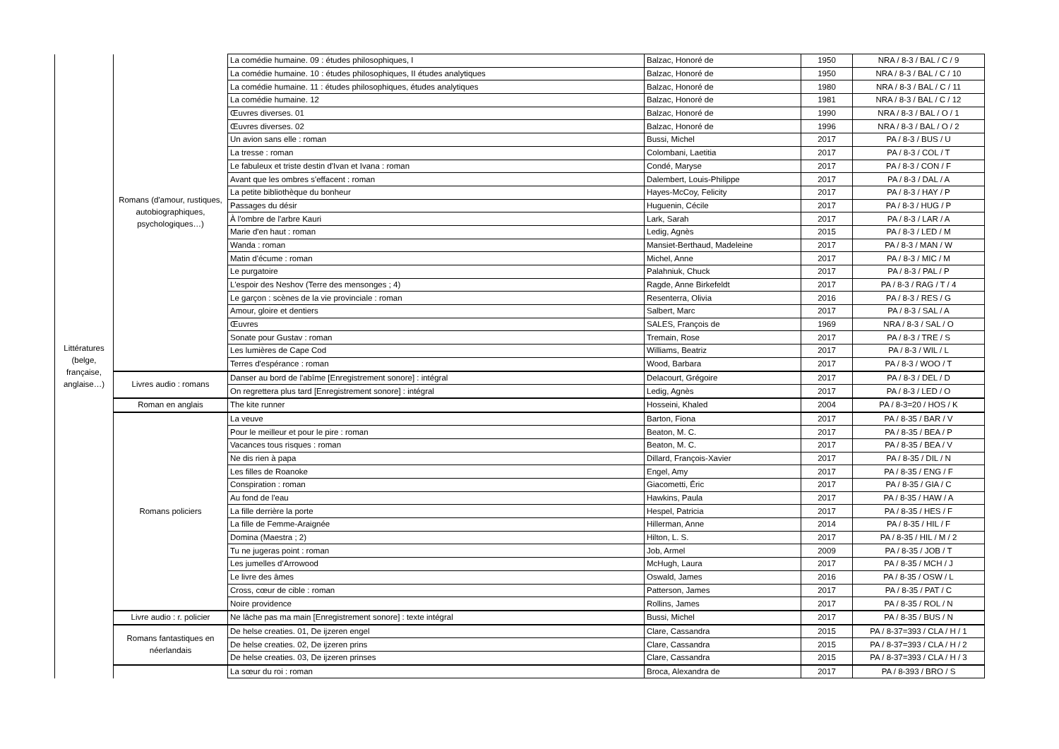| Littératures (belge, française, anglaise…) | Romans (d'amour, rustiques, autobiographiques, psychologiques…) | La comédie humaine. 09 : études philosophiques, I | Balzac, Honoré de | 1950 | NRA / 8-3 / BAL / C / 9 |
| | | La comédie humaine. 10 : études philosophiques, II études analytiques | Balzac, Honoré de | 1950 | NRA / 8-3 / BAL / C / 10 |
| | | La comédie humaine. 11 : études philosophiques, études analytiques | Balzac, Honoré de | 1980 | NRA / 8-3 / BAL / C / 11 |
| | | La comédie humaine. 12 | Balzac, Honoré de | 1981 | NRA / 8-3 / BAL / C / 12 |
| | | Œuvres diverses. 01 | Balzac, Honoré de | 1990 | NRA / 8-3 / BAL / O / 1 |
| | | Œuvres diverses. 02 | Balzac, Honoré de | 1996 | NRA / 8-3 / BAL / O / 2 |
| | | Un avion sans elle : roman | Bussi, Michel | 2017 | PA / 8-3 / BUS / U |
| | | La tresse : roman | Colombani, Laetitia | 2017 | PA / 8-3 / COL / T |
| | | Le fabuleux et triste destin d'Ivan et Ivana : roman | Condé, Maryse | 2017 | PA / 8-3 / CON / F |
| | | Avant que les ombres s'effacent : roman | Dalembert, Louis-Philippe | 2017 | PA / 8-3 / DAL / A |
| | | La petite bibliothèque du bonheur | Hayes-McCoy, Felicity | 2017 | PA / 8-3 / HAY / P |
| | | Passages du désir | Huguenin, Cécile | 2017 | PA / 8-3 / HUG / P |
| | | À l'ombre de l'arbre Kauri | Lark, Sarah | 2017 | PA / 8-3 / LAR / A |
| | | Marie d'en haut : roman | Ledig, Agnès | 2015 | PA / 8-3 / LED / M |
| | | Wanda : roman | Mansiet-Berthaud, Madeleine | 2017 | PA / 8-3 / MAN / W |
| | | Matin d'écume : roman | Michel, Anne | 2017 | PA / 8-3 / MIC / M |
| | | Le purgatoire | Palahniuk, Chuck | 2017 | PA / 8-3 / PAL / P |
| | | L'espoir des Neshov (Terre des mensonges ; 4) | Ragde, Anne Birkefeldt | 2017 | PA / 8-3 / RAG / T / 4 |
| | | Le garçon : scènes de la vie provinciale : roman | Resenterra, Olivia | 2016 | PA / 8-3 / RES / G |
| | | Amour, gloire et dentiers | Salbert, Marc | 2017 | PA / 8-3 / SAL / A |
| | | Œuvres | SALES, François de | 1969 | NRA / 8-3 / SAL / O |
| | | Sonate pour Gustav : roman | Tremain, Rose | 2017 | PA / 8-3 / TRE / S |
| | | Les lumières de Cape Cod | Williams, Beatriz | 2017 | PA / 8-3 / WIL / L |
| | | Terres d'espérance : roman | Wood, Barbara | 2017 | PA / 8-3 / WOO / T |
| | Livres audio : romans | Danser au bord de l'abîme [Enregistrement sonore] : intégral | Delacourt, Grégoire | 2017 | PA / 8-3 / DEL / D |
| | | On regrettera plus tard [Enregistrement sonore] : intégral | Ledig, Agnès | 2017 | PA / 8-3 / LED / O |
| | Roman en anglais | The kite runner | Hosseini, Khaled | 2004 | PA / 8-3=20 / HOS / K |
| | Romans policiers | La veuve | Barton, Fiona | 2017 | PA / 8-35 / BAR / V |
| | | Pour le meilleur et pour le pire : roman | Beaton, M. C. | 2017 | PA / 8-35 / BEA / P |
| | | Vacances tous risques : roman | Beaton, M. C. | 2017 | PA / 8-35 / BEA / V |
| | | Ne dis rien à papa | Dillard, François-Xavier | 2017 | PA / 8-35 / DIL / N |
| | | Les filles de Roanoke | Engel, Amy | 2017 | PA / 8-35 / ENG / F |
| | | Conspiration : roman | Giacometti, Éric | 2017 | PA / 8-35 / GIA / C |
| | | Au fond de l'eau | Hawkins, Paula | 2017 | PA / 8-35 / HAW / A |
| | | La fille derrière la porte | Hespel, Patricia | 2017 | PA / 8-35 / HES / F |
| | | La fille de Femme-Araignée | Hillerman, Anne | 2014 | PA / 8-35 / HIL / F |
| | | Domina (Maestra ; 2) | Hilton, L. S. | 2017 | PA / 8-35 / HIL / M / 2 |
| | | Tu ne jugeras point : roman | Job, Armel | 2009 | PA / 8-35 / JOB / T |
| | | Les jumelles d'Arrowood | McHugh, Laura | 2017 | PA / 8-35 / MCH / J |
| | | Le livre des âmes | Oswald, James | 2016 | PA / 8-35 / OSW / L |
| | | Cross, cœur de cible : roman | Patterson, James | 2017 | PA / 8-35 / PAT / C |
| | | Noire providence | Rollins, James | 2017 | PA / 8-35 / ROL / N |
| | Livre audio : r. policier | Ne lâche pas ma main [Enregistrement sonore] : texte intégral | Bussi, Michel | 2017 | PA / 8-35 / BUS / N |
| | Romans fantastiques en néerlandais | De helse creaties. 01, De ijzeren engel | Clare, Cassandra | 2015 | PA / 8-37=393 / CLA / H / 1 |
| | | De helse creaties. 02, De ijzeren prins | Clare, Cassandra | 2015 | PA / 8-37=393 / CLA / H / 2 |
| | | De helse creaties. 03, De ijzeren prinses | Clare, Cassandra | 2015 | PA / 8-37=393 / CLA / H / 3 |
| | | La sœur du roi : roman | Broca, Alexandra de | 2017 | PA / 8-393 / BRO / S |